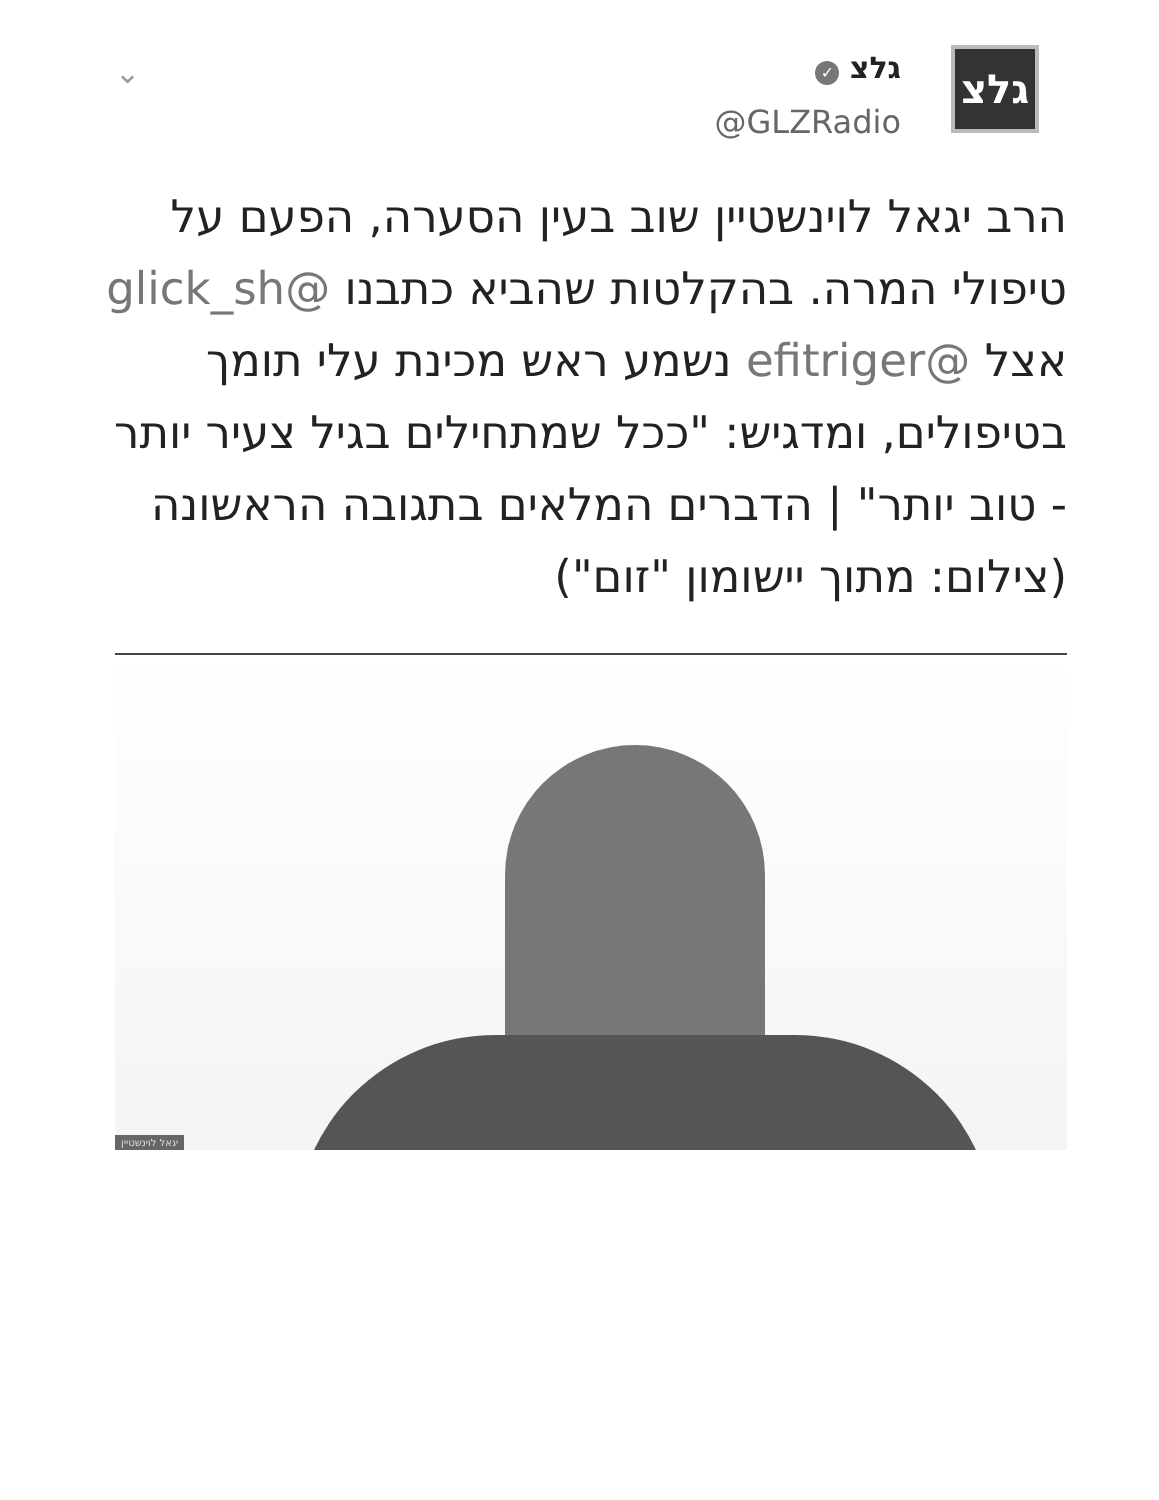⌄
גלצ ✓
@GLZRadio
גלצ
הרב יגאל לוינשטיין שוב בעין הסערה, הפעם על טיפולי המרה. בהקלטות שהביא כתבנו @glick_sh אצל @efitriger נשמע ראש מכינת עלי תומך בטיפולים, ומדגיש: "ככל שמתחילים בגיל צעיר יותר - טוב יותר" | הדברים המלאים בתגובה הראשונה
(צילום: מתוך יישומון "זום")
יגאל לוינשטיין